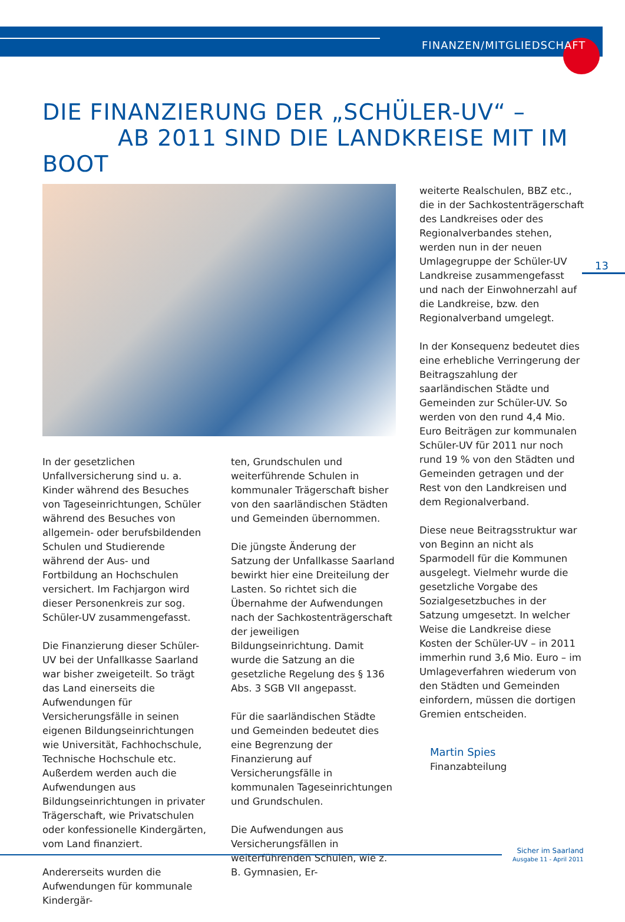FINANZEN/MITGLIEDSCHAFT
DIE FINANZIERUNG DER „SCHÜLER-UV“ –
AB 2011 SIND DIE LANDKREISE MIT IM BOOT
13
In der gesetzlichen Unfallversicherung sind u. a. Kinder während des Besuches von Tageseinrichtungen, Schüler während des Besuches von allgemein- oder berufsbildenden Schulen und Studierende während der Aus- und Fortbildung an Hochschulen versichert. Im Fachjargon wird dieser Personenkreis zur sog. Schüler-UV zusammengefasst.
Die Finanzierung dieser Schüler-UV bei der Unfallkasse Saarland war bisher zweigeteilt. So trägt das Land einerseits die Aufwendungen für Versicherungsfälle in seinen eigenen Bildungseinrichtungen wie Universität, Fachhochschule, Technische Hochschule etc. Außerdem werden auch die Aufwendungen aus Bildungseinrichtungen in privater Trägerschaft, wie Privatschulen oder konfessionelle Kindergärten, vom Land finanziert.
Andererseits wurden die Aufwendungen für kommunale Kindergär-
ten, Grundschulen und weiterführende Schulen in kommunaler Trägerschaft bisher von den saarländischen Städten und Gemeinden übernommen.
Die jüngste Änderung der Satzung der Unfallkasse Saarland bewirkt hier eine Dreiteilung der Lasten. So richtet sich die Übernahme der Aufwendungen nach der Sachkostenträgerschaft der jeweiligen Bildungseinrichtung. Damit wurde die Satzung an die gesetzliche Regelung des § 136 Abs. 3 SGB VII angepasst.
Für die saarländischen Städte und Gemeinden bedeutet dies eine Begrenzung der Finanzierung auf Versicherungsfälle in kommunalen Tageseinrichtungen und Grundschulen.
Die Aufwendungen aus Versicherungsfällen in weiterführenden Schulen, wie z. B. Gymnasien, Er-
weiterte Realschulen, BBZ etc., die in der Sachkostenträgerschaft des Landkreises oder des Regionalverbandes stehen, werden nun in der neuen Umlagegruppe der Schüler-UV Landkreise zusammengefasst und nach der Einwohnerzahl auf die Landkreise, bzw. den Regionalverband umgelegt.
In der Konsequenz bedeutet dies eine erhebliche Verringerung der Beitragszahlung der saarländischen Städte und Gemeinden zur Schüler-UV. So werden von den rund 4,4 Mio. Euro Beiträgen zur kommunalen Schüler-UV für 2011 nur noch rund 19 % von den Städten und Gemeinden getragen und der Rest von den Landkreisen und dem Regionalverband.
Diese neue Beitragsstruktur war von Beginn an nicht als Sparmodell für die Kommunen ausgelegt. Vielmehr wurde die gesetzliche Vorgabe des Sozialgesetzbuches in der Satzung umgesetzt. In welcher Weise die Landkreise diese Kosten der Schüler-UV – in 2011 immerhin rund 3,6 Mio. Euro – im Umlageverfahren wiederum von den Städten und Gemeinden einfordern, müssen die dortigen Gremien entscheiden.
Martin Spies
Finanzabteilung
Sicher im Saarland
Ausgabe 11 - April 2011